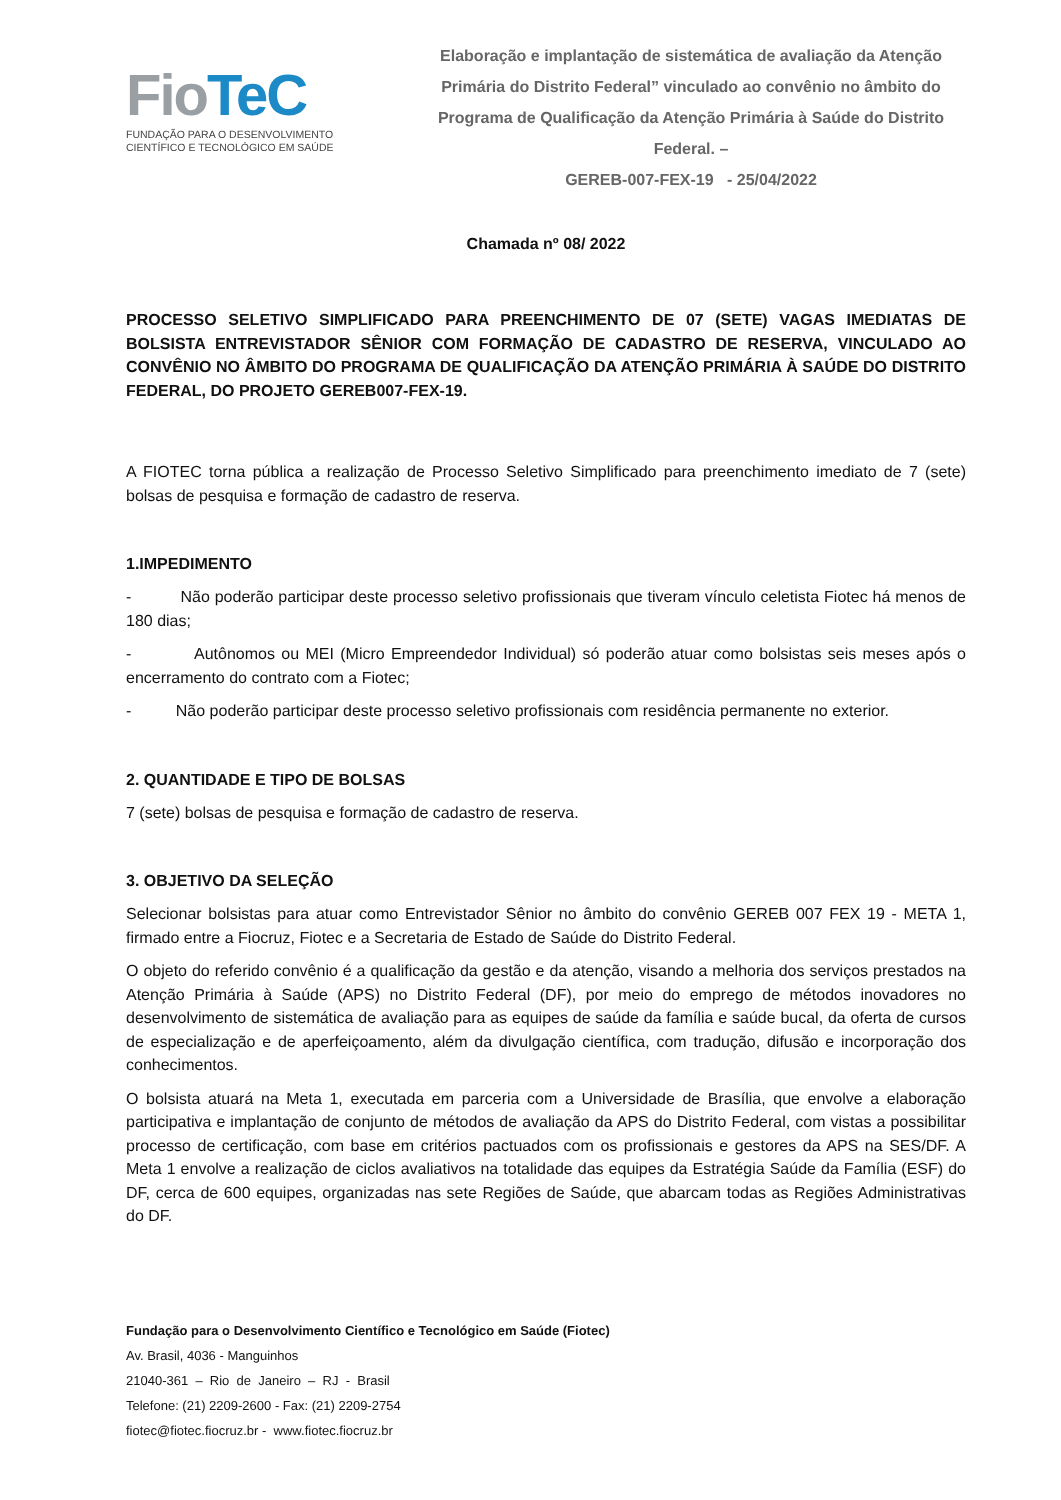FioTeC
FUNDAÇÃO PARA O DESENVOLVIMENTO
CIENTÍFICO E TECNOLÓGICO EM SAÚDE
Elaboração e implantação de sistemática de avaliação da Atenção Primária do Distrito Federal” vinculado ao convênio no âmbito do Programa de Qualificação da Atenção Primária à Saúde do Distrito Federal. –
GEREB-007-FEX-19 - 25/04/2022
Chamada nº 08/ 2022
PROCESSO SELETIVO SIMPLIFICADO PARA PREENCHIMENTO DE 07 (SETE) VAGAS IMEDIATAS DE BOLSISTA ENTREVISTADOR SÊNIOR COM FORMAÇÃO DE CADASTRO DE RESERVA, VINCULADO AO CONVÊNIO NO ÂMBITO DO PROGRAMA DE QUALIFICAÇÃO DA ATENÇÃO PRIMÁRIA À SAÚDE DO DISTRITO FEDERAL, DO PROJETO GEREB007-FEX-19.
A FIOTEC torna pública a realização de Processo Seletivo Simplificado para preenchimento imediato de 7 (sete) bolsas de pesquisa e formação de cadastro de reserva.
1.IMPEDIMENTO
- Não poderão participar deste processo seletivo profissionais que tiveram vínculo celetista Fiotec há menos de 180 dias;
- Autônomos ou MEI (Micro Empreendedor Individual) só poderão atuar como bolsistas seis meses após o encerramento do contrato com a Fiotec;
- Não poderão participar deste processo seletivo profissionais com residência permanente no exterior.
2. QUANTIDADE E TIPO DE BOLSAS
7 (sete) bolsas de pesquisa e formação de cadastro de reserva.
3. OBJETIVO DA SELEÇÃO
Selecionar bolsistas para atuar como Entrevistador Sênior no âmbito do convênio GEREB 007 FEX 19 - META 1, firmado entre a Fiocruz, Fiotec e a Secretaria de Estado de Saúde do Distrito Federal.
O objeto do referido convênio é a qualificação da gestão e da atenção, visando a melhoria dos serviços prestados na Atenção Primária à Saúde (APS) no Distrito Federal (DF), por meio do emprego de métodos inovadores no desenvolvimento de sistemática de avaliação para as equipes de saúde da família e saúde bucal, da oferta de cursos de especialização e de aperfeiçoamento, além da divulgação científica, com tradução, difusão e incorporação dos conhecimentos.
O bolsista atuará na Meta 1, executada em parceria com a Universidade de Brasília, que envolve a elaboração participativa e implantação de conjunto de métodos de avaliação da APS do Distrito Federal, com vistas a possibilitar processo de certificação, com base em critérios pactuados com os profissionais e gestores da APS na SES/DF. A Meta 1 envolve a realização de ciclos avaliativos na totalidade das equipes da Estratégia Saúde da Família (ESF) do DF, cerca de 600 equipes, organizadas nas sete Regiões de Saúde, que abarcam todas as Regiões Administrativas do DF.
Fundação para o Desenvolvimento Científico e Tecnológico em Saúde (Fiotec)
Av. Brasil, 4036 - Manguinhos
21040-361 – Rio de Janeiro – RJ - Brasil
Telefone: (21) 2209-2600 - Fax: (21) 2209-2754
fiotec@fiotec.fiocruz.br - www.fiotec.fiocruz.br